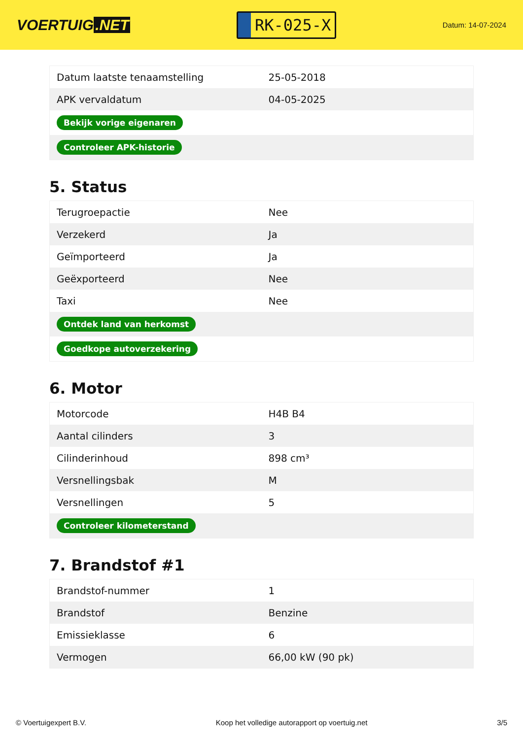VOERTUIG.NET
RK-025-X
Datum: 14-07-2024
| Datum laatste tenaamstelling | 25-05-2018 |
| APK vervaldatum | 04-05-2025 |
| Bekijk vorige eigenaren | |
| Controleer APK-historie | |
5. Status
| Terugroepactie | Nee |
| Verzekerd | Ja |
| Geïmporteerd | Ja |
| Geëxporteerd | Nee |
| Taxi | Nee |
| Ontdek land van herkomst | |
| Goedkope autoverzekering | |
6. Motor
| Motorcode | H4B B4 |
| Aantal cilinders | 3 |
| Cilinderinhoud | 898 cm³ |
| Versnellingsbak | M |
| Versnellingen | 5 |
| Controleer kilometerstand | |
7. Brandstof #1
| Brandstof-nummer | 1 |
| Brandstof | Benzine |
| Emissieklasse | 6 |
| Vermogen | 66,00 kW (90 pk) |
© Voertuigexpert B.V. Koop het volledige autorapport op voertuig.net 3/5